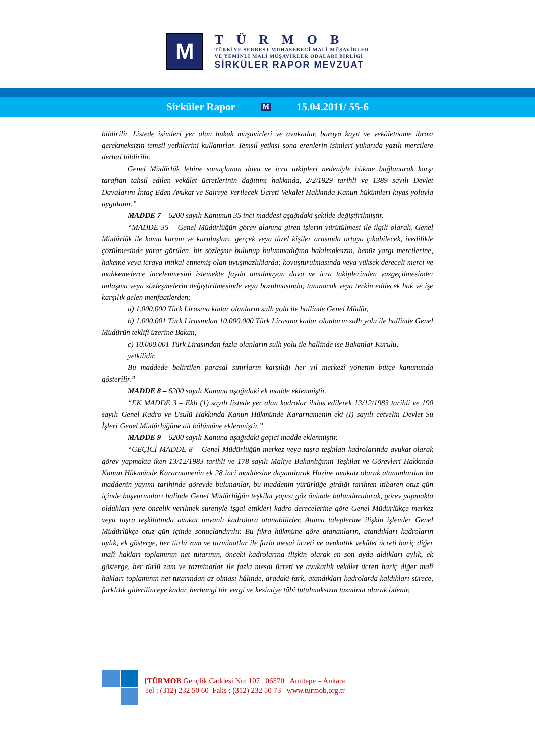M
TÜRMOB
TÜRKİYE SERBEST MUHASEBECİ MALİ MÜŞAVİRLER
VE YEMİNLİ MALİ MÜŞAVİRLER ODALARI BİRLİĞİ
SİRKÜLER RAPOR MEVZUAT
Sirküler Rapor M 15.04.2011/ 55-6
bildirilir. Listede isimleri yer alan hukuk müşavirleri ve avukatlar, baroya kayıt ve vekâletname ibrazı gerekmeksizin temsil yetkilerini kullanırlar. Temsil yetkisi sona erenlerin isimleri yukarıda yazılı mercilere derhal bildirilir.
Genel Müdürlük lehine sonuçlanan dava ve icra takipleri nedeniyle hükme bağlanarak karşı taraftan tahsil edilen vekâlet ücretlerinin dağıtımı hakkında, 2/2/1929 tarihli ve 1389 sayılı Devlet Davalarını İntaç Eden Avukat ve Saireye Verilecek Ücreti Vekalet Hakkında Kanun hükümleri kıyas yoluyla uygulanır.”
MADDE 7 – 6200 sayılı Kanunun 35 inci maddesi aşağıdaki şekilde değiştirilmiştir.
“MADDE 35 – Genel Müdürlüğün görev alanına giren işlerin yürütülmesi ile ilgili olarak, Genel Müdürlük ile kamu kurum ve kuruluşları, gerçek veya tüzel kişiler arasında ortaya çıkabilecek, ivedilikle çözülmesinde yarar görülen, bir sözleşme bulunup bulunmadığına bakılmaksızın, henüz yargı mercilerine, hakeme veya icraya intikal etmemiş olan uyuşmazlıklarda; kovuşturulmasında veya yüksek dereceli merci ve mahkemelerce incelenmesini istemekte fayda umulmayan dava ve icra takiplerinden vazgeçilmesinde; anlaşma veya sözleşmelerin değiştirilmesinde veya bozulmasında; tanınacak veya terkin edilecek hak ve işe karşılık gelen menfaatlerden;
a) 1.000.000 Türk Lirasına kadar olanların sulh yolu ile hallinde Genel Müdür,
b) 1.000.001 Türk Lirasından 10.000.000 Türk Lirasına kadar olanların sulh yolu ile hallinde Genel Müdürün teklifi üzerine Bakan,
c) 10.000.001 Türk Lirasından fazla olanların sulh yolu ile hallinde ise Bakanlar Kurulu,
yetkilidir.
Bu maddede belirtilen parasal sınırların karşılığı her yıl merkezî yönetim bütçe kanununda gösterilir.”
MADDE 8 – 6200 sayılı Kanuna aşağıdaki ek madde eklenmiştir.
“EK MADDE 3 – Ekli (1) sayılı listede yer alan kadrolar ihdas edilerek 13/12/1983 tarihli ve 190 sayılı Genel Kadro ve Usulü Hakkında Kanun Hükmünde Kararnamenin eki (I) sayılı cetvelin Devlet Su İşleri Genel Müdürlüğüne ait bölümüne eklenmiştir.”
MADDE 9 – 6200 sayılı Kanuna aşağıdaki geçici madde eklenmiştir.
“GEÇİCİ MADDE 8 – Genel Müdürlüğün merkez veya taşra teşkilatı kadrolarında avukat olarak görev yapmakta iken 13/12/1983 tarihli ve 178 sayılı Maliye Bakanlığının Teşkilat ve Görevleri Hakkında Kanun Hükmünde Kararnamenin ek 28 inci maddesine dayanılarak Hazine avukatı olarak atananlardan bu maddenin yayımı tarihinde görevde bulunanlar, bu maddenin yürürlüğe girdiği tarihten itibaren otuz gün içinde başvurmaları halinde Genel Müdürlüğün teşkilat yapısı göz önünde bulundurularak, görev yapmakta oldukları yere öncelik verilmek suretiyle işgal ettikleri kadro derecelerine göre Genel Müdürlükçe merkez veya taşra teşkilatında avukat unvanlı kadrolara atanabilirler. Atama taleplerine ilişkin işlemler Genel Müdürlükçe otuz gün içinde sonuçlandırılır. Bu fıkra hükmüne göre atananların, atandıkları kadroların aylık, ek gösterge, her türlü zam ve tazminatlar ile fazla mesai ücreti ve avukatlık vekâlet ücreti hariç diğer malî hakları toplamının net tutarının, önceki kadrolarına ilişkin olarak en son ayda aldıkları aylık, ek gösterge, her türlü zam ve tazminatlar ile fazla mesai ücreti ve avukatlık vekâlet ücreti hariç diğer malî hakları toplamının net tutarından az olması hâlinde, aradaki fark, atandıkları kadrolarda kaldıkları sürece, farklılık giderilinceye kadar, herhangi bir vergi ve kesintiye tâbi tutulmaksızın tazminat olarak ödenir.
[TÜRMOB Gençlik Caddesi No: 107 06570 Anıttepe – Ankara
Tel : (312) 232 50 60 Faks : (312) 232 50 73 www.turmob.org.tr